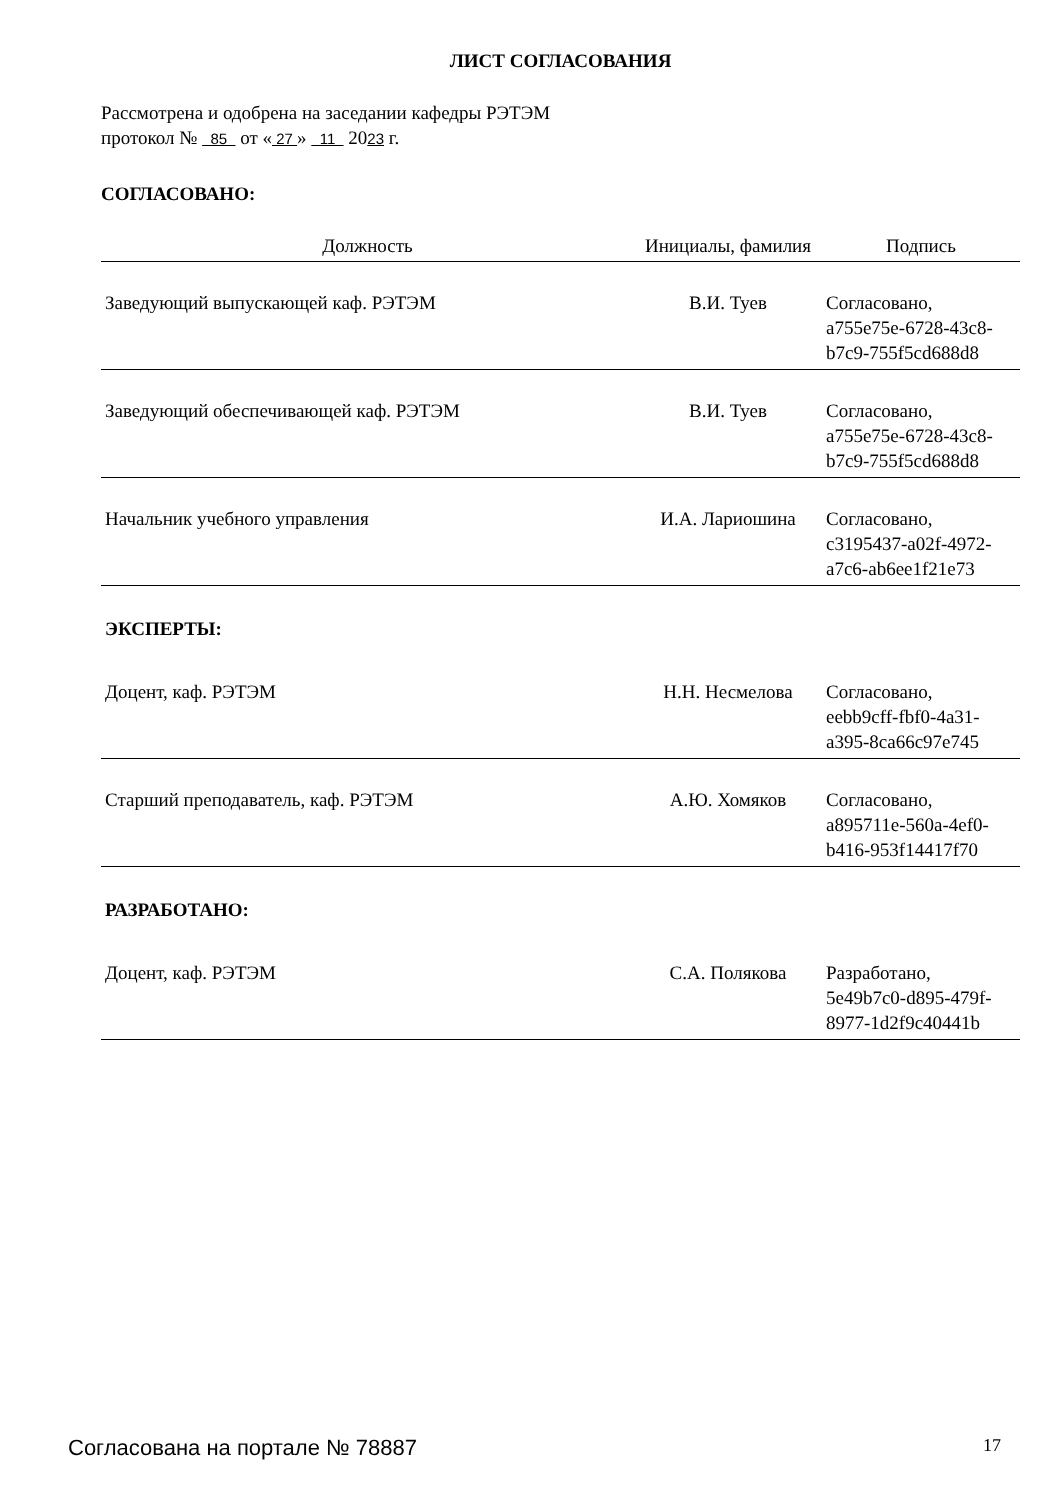ЛИСТ СОГЛАСОВАНИЯ
Рассмотрена и одобрена на заседании кафедры РЭТЭМ
протокол № 85 от « 27 » 11 2023 г.
СОГЛАСОВАНО:
| Должность | Инициалы, фамилия | Подпись |
| --- | --- | --- |
| Заведующий выпускающей каф. РЭТЭМ | В.И. Туев | Согласовано, a755e75e-6728-43c8- b7c9-755f5cd688d8 |
| Заведующий обеспечивающей каф. РЭТЭМ | В.И. Туев | Согласовано, a755e75e-6728-43c8- b7c9-755f5cd688d8 |
| Начальник учебного управления | И.А. Лариошина | Согласовано, c3195437-a02f-4972- a7c6-ab6ee1f21e73 |
| ЭКСПЕРТЫ: | | |
| Доцент, каф. РЭТЭМ | Н.Н. Несмелова | Согласовано, eebb9cff-fbf0-4a31- a395-8ca66c97e745 |
| Старший преподаватель, каф. РЭТЭМ | А.Ю. Хомяков | Согласовано, a895711e-560a-4ef0- b416-953f14417f70 |
| РАЗРАБОТАНО: | | |
| Доцент, каф. РЭТЭМ | С.А. Полякова | Разработано, 5e49b7c0-d895-479f- 8977-1d2f9c40441b |
Согласована на портале № 78887 17